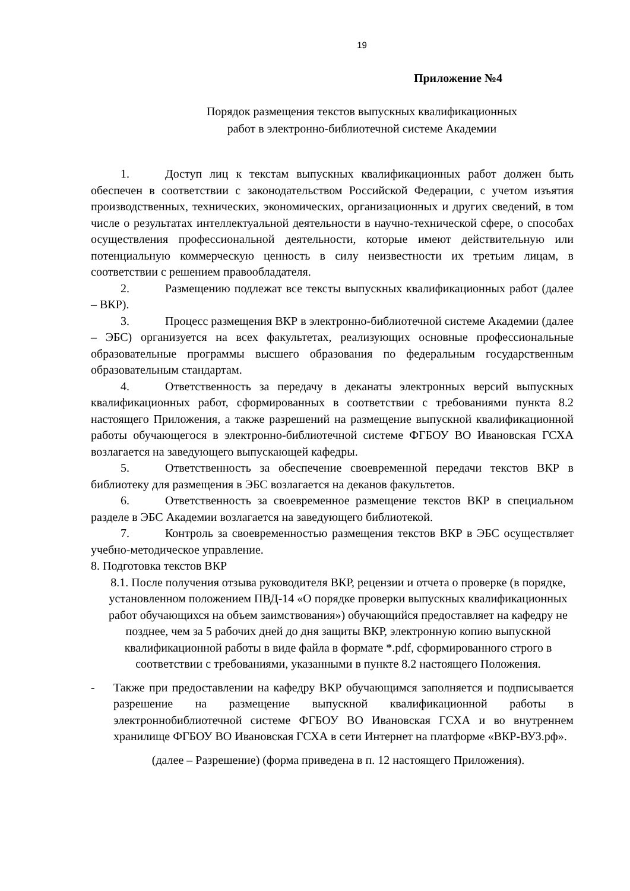19
Приложение №4
Порядок размещения текстов выпускных квалификационных
работ в электронно-библиотечной системе Академии
1. Доступ лиц к текстам выпускных квалификационных работ должен быть обеспечен в соответствии с законодательством Российской Федерации, с учетом изъятия производственных, технических, экономических, организационных и других сведений, в том числе о результатах интеллектуальной деятельности в научно-технической сфере, о способах осуществления профессиональной деятельности, которые имеют действительную или потенциальную коммерческую ценность в силу неизвестности их третьим лицам, в соответствии с решением правообладателя.
2. Размещению подлежат все тексты выпускных квалификационных работ (далее – ВКР).
3. Процесс размещения ВКР в электронно-библиотечной системе Академии (далее – ЭБС) организуется на всех факультетах, реализующих основные профессиональные образовательные программы высшего образования по федеральным государственным образовательным стандартам.
4. Ответственность за передачу в деканаты электронных версий выпускных квалификационных работ, сформированных в соответствии с требованиями пункта 8.2 настоящего Приложения, а также разрешений на размещение выпускной квалификационной работы обучающегося в электронно-библиотечной системе ФГБОУ ВО Ивановская ГСХА возлагается на заведующего выпускающей кафедры.
5. Ответственность за обеспечение своевременной передачи текстов ВКР в библиотеку для размещения в ЭБС возлагается на деканов факультетов.
6. Ответственность за своевременное размещение текстов ВКР в специальном разделе в ЭБС Академии возлагается на заведующего библиотекой.
7. Контроль за своевременностью размещения текстов ВКР в ЭБС осуществляет учебно-методическое управление.
8. Подготовка текстов ВКР
8.1. После получения отзыва руководителя ВКР, рецензии и отчета о проверке (в порядке, установленном положением ПВД-14 «О порядке проверки выпускных квалификационных работ обучающихся на объем заимствования») обучающийся предоставляет на кафедру не позднее, чем за 5 рабочих дней до дня защиты ВКР, электронную копию выпускной квалификационной работы в виде файла в формате *.pdf, сформированного строго в соответствии с требованиями, указанными в пункте 8.2 настоящего Положения.
- Также при предоставлении на кафедру ВКР обучающимся заполняется и подписывается разрешение на размещение выпускной квалификационной работы в электроннобиблиотечной системе ФГБОУ ВО Ивановская ГСХА и во внутреннем хранилище ФГБОУ ВО Ивановская ГСХА в сети Интернет на платформе «ВКР-ВУЗ.рф».
(далее – Разрешение) (форма приведена в п. 12 настоящего Приложения).